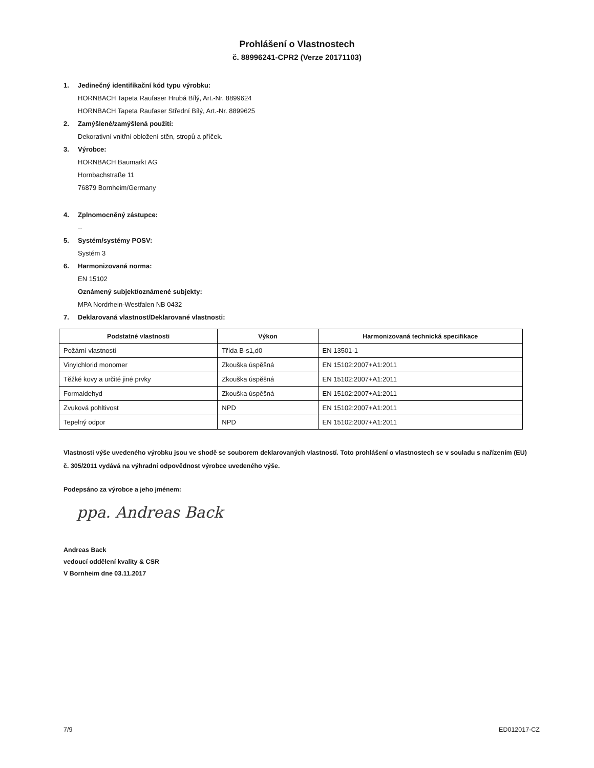Prohlášení o Vlastnostech
č. 88996241-CPR2 (Verze 20171103)
1. Jedinečný identifikační kód typu výrobku:
HORNBACH Tapeta Raufaser Hrubá Bílý, Art.-Nr. 8899624
HORNBACH Tapeta Raufaser Střední Bílý, Art.-Nr. 8899625
2. Zamýšlené/zamýšlená použití:
Dekorativní vnitřní obložení stěn, stropů a příček.
3. Výrobce:
HORNBACH Baumarkt AG
Hornbachstraße 11
76879 Bornheim/Germany
4. Zplnomocněný zástupce:
--
5. Systém/systémy POSV:
Systém 3
6. Harmonizovaná norma:
EN 15102
Oznámený subjekt/oznámené subjekty:
MPA Nordrhein-Westfalen NB 0432
7. Deklarovaná vlastnost/Deklarované vlastnosti:
| Podstatné vlastnosti | Výkon | Harmonizovaná technická specifikace |
| --- | --- | --- |
| Požární vlastnosti | Třída B-s1,d0 | EN 13501-1 |
| Vinylchlorid monomer | Zkouška úspěšná | EN 15102:2007+A1:2011 |
| Těžké kovy a určité jiné prvky | Zkouška úspěšná | EN 15102:2007+A1:2011 |
| Formaldehyd | Zkouška úspěšná | EN 15102:2007+A1:2011 |
| Zvuková pohltivost | NPD | EN 15102:2007+A1:2011 |
| Tepelný odpor | NPD | EN 15102:2007+A1:2011 |
Vlastnosti výše uvedeného výrobku jsou ve shodě se souborem deklarovaných vlastností. Toto prohlášení o vlastnostech se v souladu s nařízením (EU) č. 305/2011 vydává na výhradní odpovědnost výrobce uvedeného výše.
Podepsáno za výrobce a jeho jménem:
ppa. Andreas Back
Andreas Back
vedoucí oddělení kvality & CSR
V Bornheim dne 03.11.2017
7/9 ED012017-CZ